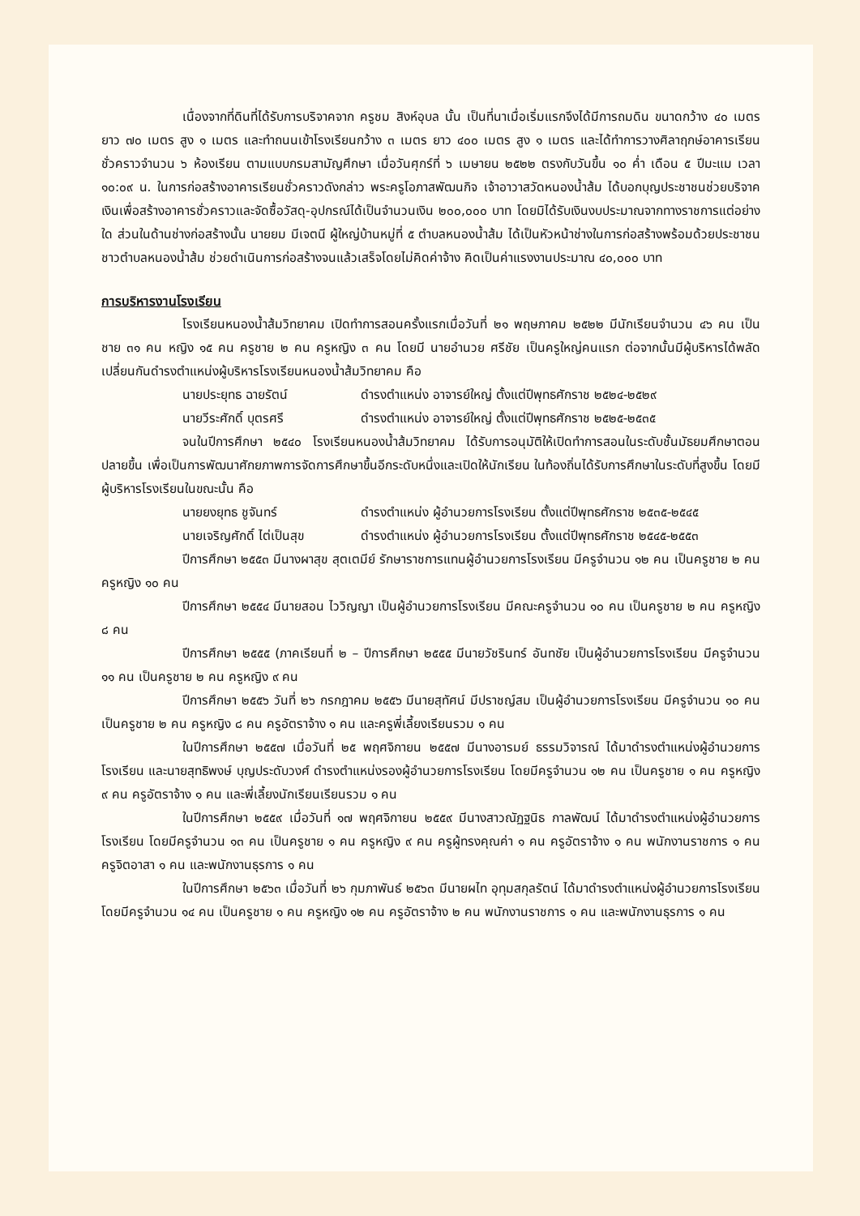เนื่องจากที่ดินที่ได้รับการบริจาคจาก ครูชม สิงห์อุบล นั้น เป็นที่นาเมื่อเริ่มแรกจึงได้มีการถมดิน ขนาดกว้าง ๔๐ เมตร ยาว ๗๐ เมตร สูง ๑ เมตร และทำถนนเข้าโรงเรียนกว้าง ๓ เมตร ยาว ๔๐๐ เมตร สูง ๑ เมตร และได้ทำการวางศิลาฤกษ์อาคารเรียนชั่วคราวจำนวน ๖ ห้องเรียน ตามแบบกรมสามัญศึกษา เมื่อวันศุกร์ที่ ๖ เมษายน ๒๕๒๒ ตรงกับวันขึ้น ๑๐ ค่ำ เดือน ๕ ปีมะแม เวลา ๑๐:๐๙ น. ในการก่อสร้างอาคารเรียนชั่วคราวดังกล่าว พระครูโอภาสพัฒนกิจ เจ้าอาวาสวัดหนองน้ำส้ม ได้บอกบุญประชาชนช่วยบริจาคเงินเพื่อสร้างอาคารชั่วคราวและจัดซื้อวัสดุ-อุปกรณ์ได้เป็นจำนวนเงิน ๒๐๐,๐๐๐ บาท โดยมิได้รับเงินงบประมาณจากทางราชการแต่อย่างใด ส่วนในด้านช่างก่อสร้างนั้น นายยม มีเจตนี ผู้ใหญ่บ้านหมู่ที่ ๕ ตำบลหนองน้ำส้ม ได้เป็นหัวหน้าช่างในการก่อสร้างพร้อมด้วยประชาชนชาวตำบลหนองน้ำส้ม ช่วยดำเนินการก่อสร้างจนแล้วเสร็จโดยไม่คิดค่าจ้าง คิดเป็นค่าแรงงานประมาณ ๔๐,๐๐๐ บาท
การบริหารงานโรงเรียน
โรงเรียนหนองน้ำส้มวิทยาคม เปิดทำการสอนครั้งแรกเมื่อวันที่ ๒๑ พฤษภาคม ๒๕๒๒ มีนักเรียนจำนวน ๔๖ คน เป็นชาย ๓๑ คน หญิง ๑๕ คน ครูชาย ๒ คน ครูหญิง ๓ คน โดยมี นายอำนวย ศรีชัย เป็นครูใหญ่คนแรก ต่อจากนั้นมีผู้บริหารได้พลัดเปลี่ยนกันดำรงตำแหน่งผู้บริหารโรงเรียนหนองน้ำส้มวิทยาคม คือ
นายประยุทธ ฉายรัตน์ ดำรงตำแหน่ง อาจารย์ใหญ่ ตั้งแต่ปีพุทธศักราช ๒๕๒๔-๒๕๒๙
นายวีระศักดิ์ บุตรศรี ดำรงตำแหน่ง อาจารย์ใหญ่ ตั้งแต่ปีพุทธศักราช ๒๕๒๕-๒๕๓๕
จนในปีการศึกษา ๒๕๔๐ โรงเรียนหนองน้ำส้มวิทยาคม ได้รับการอนุมัติให้เปิดทำการสอนในระดับชั้นมัธยมศึกษาตอนปลายขึ้น เพื่อเป็นการพัฒนาศักยภาพการจัดการศึกษาขึ้นอีกระดับหนึ่งและเปิดให้นักเรียน ในท้องถิ่นได้รับการศึกษาในระดับที่สูงขึ้น โดยมีผู้บริหารโรงเรียนในขณะนั้น คือ
นายยงยุทธ ชูจันทร์ ดำรงตำแหน่ง ผู้อำนวยการโรงเรียน ตั้งแต่ปีพุทธศักราช ๒๕๓๕-๒๕๔๕
นายเจริญศักดิ์ ไต่เป็นสุข ดำรงตำแหน่ง ผู้อำนวยการโรงเรียน ตั้งแต่ปีพุทธศักราช ๒๕๔๕-๒๕๕๓
ปีการศึกษา ๒๕๕๓ มีนางผาสุข สุตเตมีย์ รักษาราชการแทนผู้อำนวยการโรงเรียน มีครูจำนวน ๑๒ คน เป็นครูชาย ๒ คน ครูหญิง ๑๐ คน
ปีการศึกษา ๒๕๕๔ มีนายสอน ไววิญญา เป็นผู้อำนวยการโรงเรียน มีคณะครูจำนวน ๑๐ คน เป็นครูชาย ๒ คน ครูหญิง ๘ คน
ปีการศึกษา ๒๕๕๕ (ภาคเรียนที่ ๒ – ปีการศึกษา ๒๕๕๕ มีนายวัชรินทร์ อันทชัย เป็นผู้อำนวยการโรงเรียน มีครูจำนวน ๑๑ คน เป็นครูชาย ๒ คน ครูหญิง ๙ คน
ปีการศึกษา ๒๕๕๖ วันที่ ๒๖ กรกฎาคม ๒๕๕๖ มีนายสุทัศน์ มีปราชญ์สม เป็นผู้อำนวยการโรงเรียน มีครูจำนวน ๑๐ คน เป็นครูชาย ๒ คน ครูหญิง ๘ คน ครูอัตราจ้าง ๑ คน และครูพี่เลี้ยงเรียนรวม ๑ คน
ในปีการศึกษา ๒๕๕๗ เมื่อวันที่ ๒๕ พฤศจิกายน ๒๕๕๗ มีนางอารมย์ ธรรมวิจารณ์ ได้มาดำรงตำแหน่งผู้อำนวยการโรงเรียน และนายสุทธิพงษ์ บุญประดับวงศ์ ดำรงตำแหน่งรองผู้อำนวยการโรงเรียน โดยมีครูจำนวน ๑๒ คน เป็นครูชาย ๑ คน ครูหญิง ๙ คน ครูอัตราจ้าง ๑ คน และพี่เลี้ยงนักเรียนเรียนรวม ๑ คน
ในปีการศึกษา ๒๕๕๙ เมื่อวันที่ ๑๗ พฤศจิกายน ๒๕๕๙ มีนางสาวณัฏฐนิธ กาลพัฒน์ ได้มาดำรงตำแหน่งผู้อำนวยการโรงเรียน โดยมีครูจำนวน ๑๓ คน เป็นครูชาย ๑ คน ครูหญิง ๙ คน ครูผู้ทรงคุณค่า ๑ คน ครูอัตราจ้าง ๑ คน พนักงานราชการ ๑ คน ครูจิตอาสา ๑ คน และพนักงานธุรการ ๑ คน
ในปีการศึกษา ๒๕๖๓ เมื่อวันที่ ๒๖ กุมภาพันธ์ ๒๕๖๓ มีนายผไท อุทุมสกุลรัตน์ ได้มาดำรงตำแหน่งผู้อำนวยการโรงเรียน โดยมีครูจำนวน ๑๔ คน เป็นครูชาย ๑ คน ครูหญิง ๑๒ คน ครูอัตราจ้าง ๒ คน พนักงานราชการ ๑ คน และพนักงานธุรการ ๑ คน